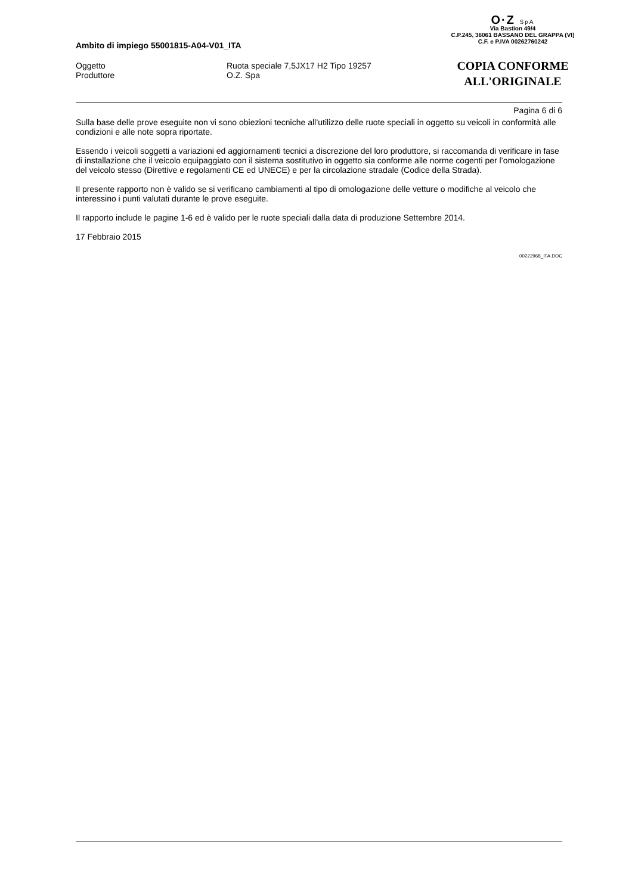O·Z SpA
Via Bastion 49/4
C.P.245, 36061 BASSANO DEL GRAPPA (VI)
C.F. e P.IVA 00262760242
COPIA CONFORME
ALL'ORIGINALE
Ambito di impiego 55001815-A04-V01_ITA
Oggetto
Ruota speciale 7,5JX17 H2 Tipo 19257
Produttore
O.Z. Spa
Pagina 6 di 6
Sulla base delle prove eseguite non vi sono obiezioni tecniche all’utilizzo delle ruote speciali in oggetto su veicoli in conformità alle condizioni e alle note sopra riportate.
Essendo i veicoli soggetti a variazioni ed aggiornamenti tecnici a discrezione del loro produttore, si raccomanda di verificare in fase di installazione che il veicolo equipaggiato con il sistema sostitutivo in oggetto sia conforme alle norme cogenti per l’omologazione del veicolo stesso (Direttive e regolamenti CE ed UNECE) e per la circolazione stradale (Codice della Strada).
Il presente rapporto non è valido se si verificano cambiamenti al tipo di omologazione delle vetture o modifiche al veicolo che interessino i punti valutati durante le prove eseguite.
Il rapporto include le pagine 1-6 ed è valido per le ruote speciali dalla data di produzione Settembre 2014.
17 Febbraio 2015
00222968_ITA.DOC